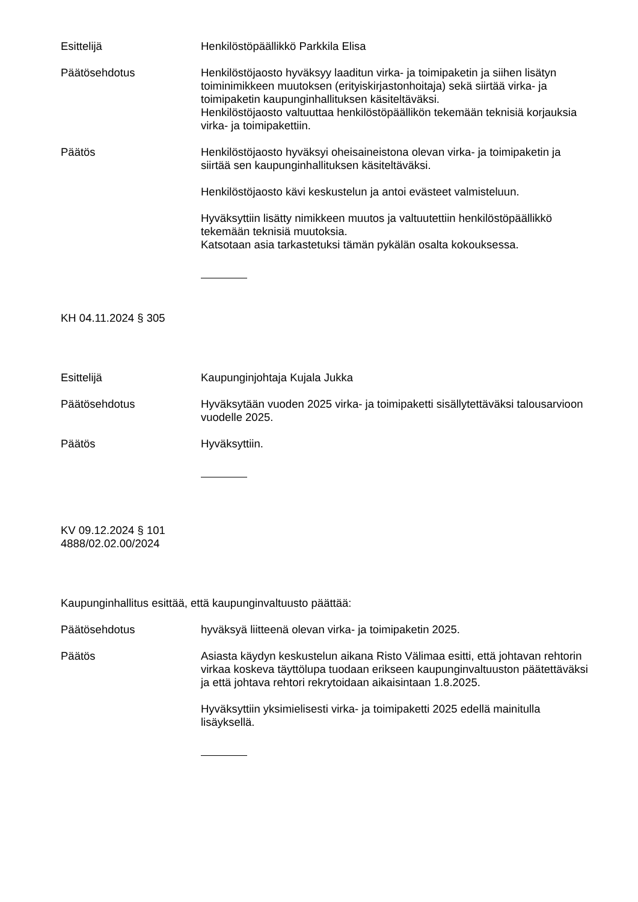Esittelijä Henkilöstöpäällikkö Parkkila Elisa
Päätösehdotus Henkilöstöjaosto hyväksyy laaditun virka- ja toimipaketin ja siihen lisätyn toiminimikkeen muutoksen (erityiskirjastonhoitaja) sekä siirtää virka- ja toimipaketin kaupunginhallituksen käsiteltäväksi.
Henkilöstöjaosto valtuuttaa henkilöstöpäällikön tekemään teknisiä korjauksia virka- ja toimipakettiin.
Päätös Henkilöstöjaosto hyväksyi oheisaineistona olevan virka- ja toimipaketin ja siirtää sen kaupunginhallituksen käsiteltäväksi.
Henkilöstöjaosto kävi keskustelun ja antoi evästeet valmisteluun.
Hyväksyttiin lisätty nimikkeen muutos ja valtuutettiin henkilöstöpäällikkö tekemään teknisiä muutoksia.
Katsotaan asia tarkastetuksi tämän pykälän osalta kokouksessa.
KH 04.11.2024 § 305
Esittelijä Kaupunginjohtaja Kujala Jukka
Päätösehdotus Hyväksytään vuoden 2025 virka- ja toimipaketti sisällytettäväksi talousarvioon vuodelle 2025.
Päätös Hyväksyttiin.
KV 09.12.2024 § 101
4888/02.02.00/2024
Kaupunginhallitus esittää, että kaupunginvaltuusto päättää:
Päätösehdotus hyväksyä liitteenä olevan virka- ja toimipaketin 2025.
Päätös Asiasta käydyn keskustelun aikana Risto Välimaa esitti, että johtavan rehtorin virkaa koskeva täyttölupa tuodaan erikseen kaupunginvaltuuston päätettäväksi ja että johtava rehtori rekrytoidaan aikaisintaan 1.8.2025.
Hyväksyttiin yksimielisesti virka- ja toimipaketti 2025 edellä mainitulla lisäyksellä.